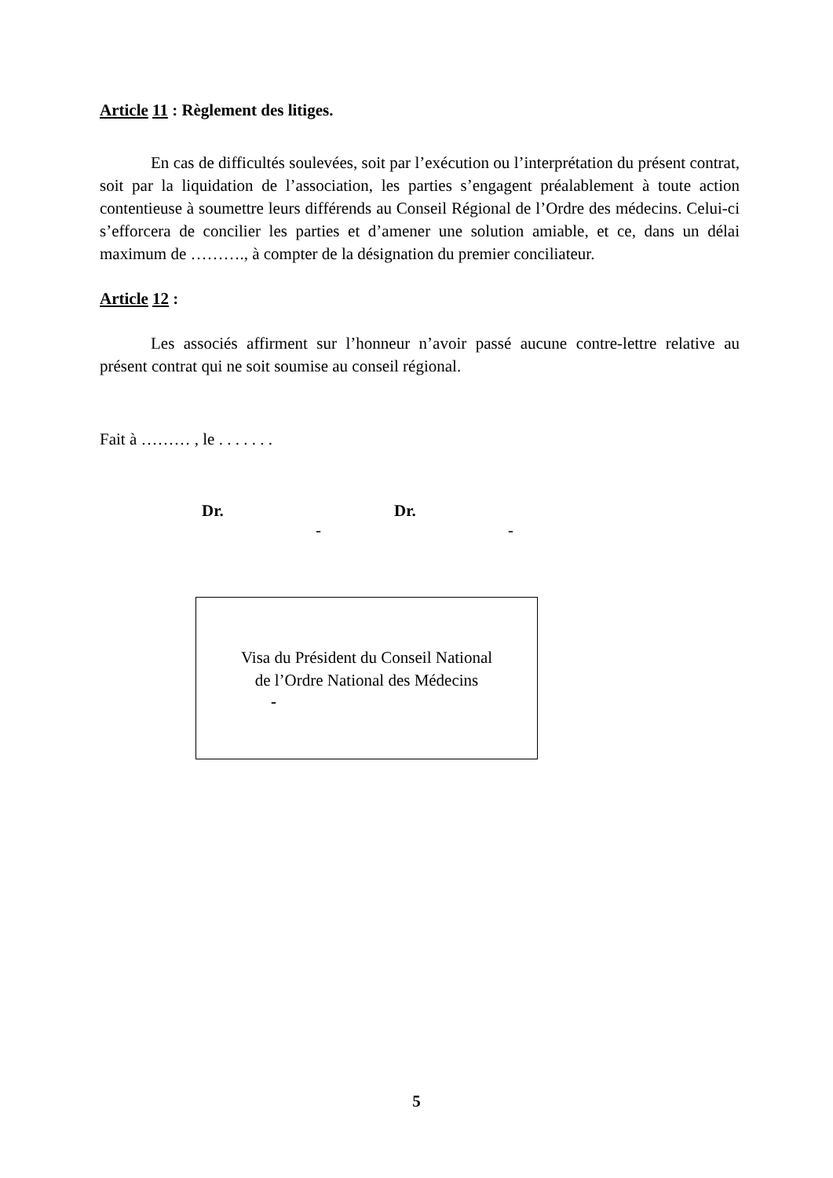Article 11 : Règlement des litiges.
En cas de difficultés soulevées, soit par l’exécution ou l’interprétation du présent contrat, soit par la liquidation de l’association, les parties s’engagent préalablement à toute action contentieuse à soumettre leurs différends au Conseil Régional de l’Ordre des médecins. Celui-ci s’efforcera de concilier les parties et d’amener une solution amiable, et ce, dans un délai maximum de ………., à compter de la désignation du premier conciliateur.
Article 12 :
Les associés affirment sur l’honneur n’avoir passé aucune contre-lettre relative au présent contrat qui ne soit soumise au conseil régional.
Fait à ……… , le . . . . . . .
Dr.
-
Dr.
-
Visa du Président du Conseil National
de l’Ordre National des Médecins
-
5